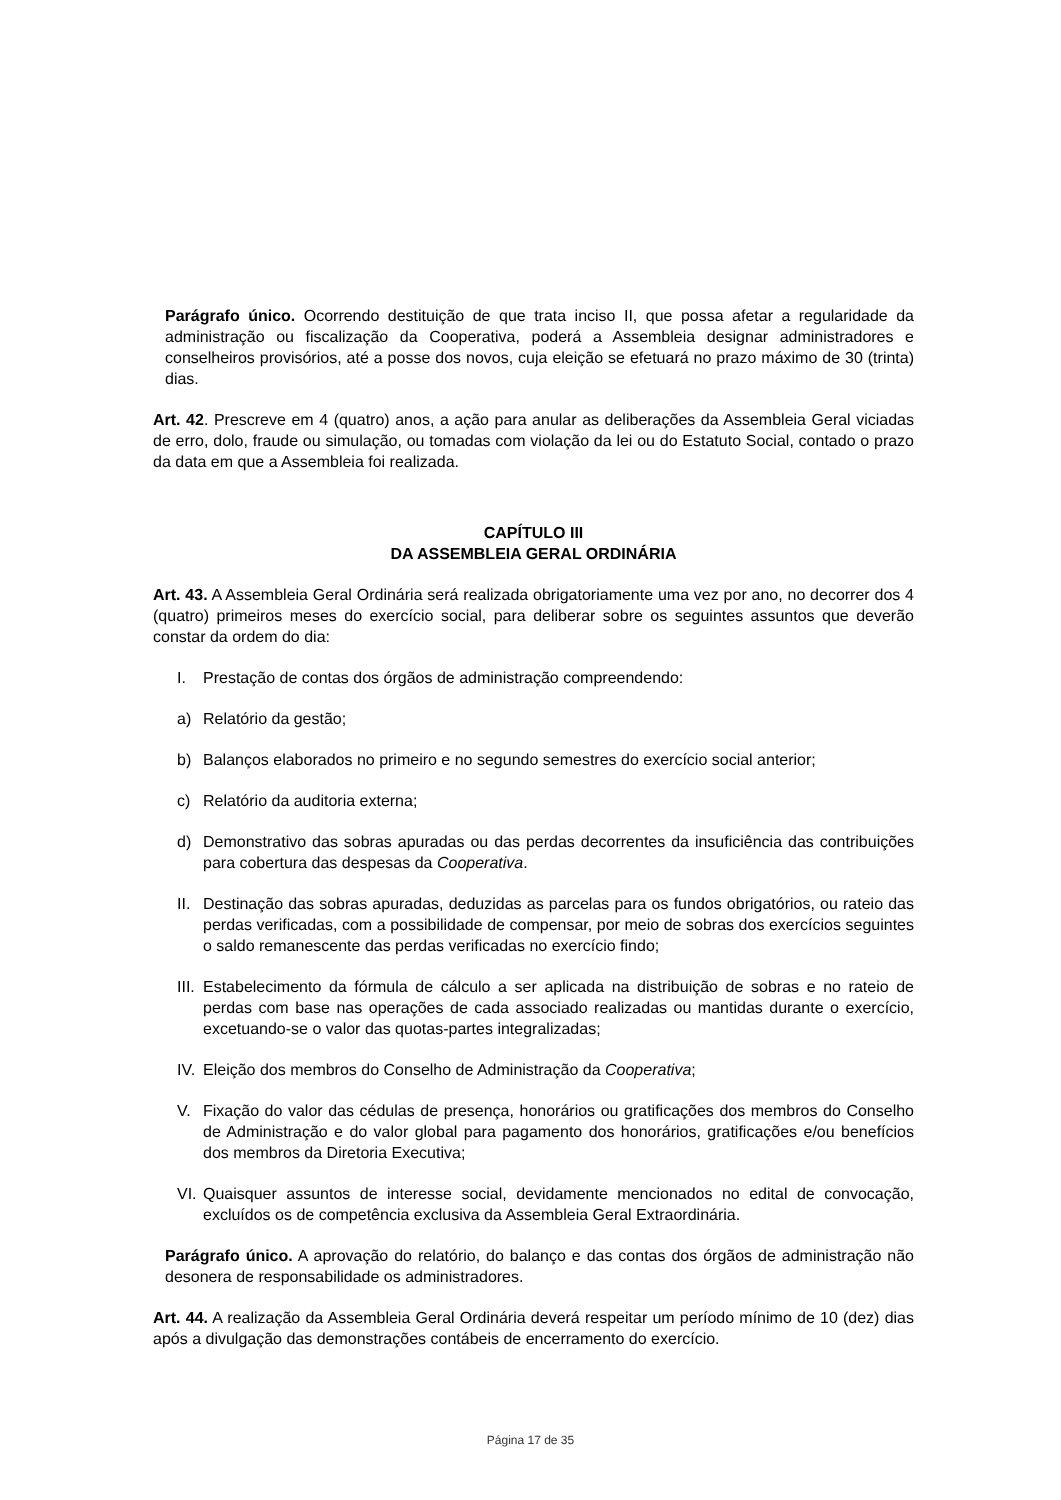Parágrafo único. Ocorrendo destituição de que trata inciso II, que possa afetar a regularidade da administração ou fiscalização da Cooperativa, poderá a Assembleia designar administradores e conselheiros provisórios, até a posse dos novos, cuja eleição se efetuará no prazo máximo de 30 (trinta) dias.
Art. 42. Prescreve em 4 (quatro) anos, a ação para anular as deliberações da Assembleia Geral viciadas de erro, dolo, fraude ou simulação, ou tomadas com violação da lei ou do Estatuto Social, contado o prazo da data em que a Assembleia foi realizada.
CAPÍTULO III
DA ASSEMBLEIA GERAL ORDINÁRIA
Art. 43. A Assembleia Geral Ordinária será realizada obrigatoriamente uma vez por ano, no decorrer dos 4 (quatro) primeiros meses do exercício social, para deliberar sobre os seguintes assuntos que deverão constar da ordem do dia:
I. Prestação de contas dos órgãos de administração compreendendo:
a) Relatório da gestão;
b) Balanços elaborados no primeiro e no segundo semestres do exercício social anterior;
c) Relatório da auditoria externa;
d) Demonstrativo das sobras apuradas ou das perdas decorrentes da insuficiência das contribuições para cobertura das despesas da Cooperativa.
II. Destinação das sobras apuradas, deduzidas as parcelas para os fundos obrigatórios, ou rateio das perdas verificadas, com a possibilidade de compensar, por meio de sobras dos exercícios seguintes o saldo remanescente das perdas verificadas no exercício findo;
III. Estabelecimento da fórmula de cálculo a ser aplicada na distribuição de sobras e no rateio de perdas com base nas operações de cada associado realizadas ou mantidas durante o exercício, excetuando-se o valor das quotas-partes integralizadas;
IV. Eleição dos membros do Conselho de Administração da Cooperativa;
V. Fixação do valor das cédulas de presença, honorários ou gratificações dos membros do Conselho de Administração e do valor global para pagamento dos honorários, gratificações e/ou benefícios dos membros da Diretoria Executiva;
VI. Quaisquer assuntos de interesse social, devidamente mencionados no edital de convocação, excluídos os de competência exclusiva da Assembleia Geral Extraordinária.
Parágrafo único. A aprovação do relatório, do balanço e das contas dos órgãos de administração não desonera de responsabilidade os administradores.
Art. 44. A realização da Assembleia Geral Ordinária deverá respeitar um período mínimo de 10 (dez) dias após a divulgação das demonstrações contábeis de encerramento do exercício.
Página 17 de 35